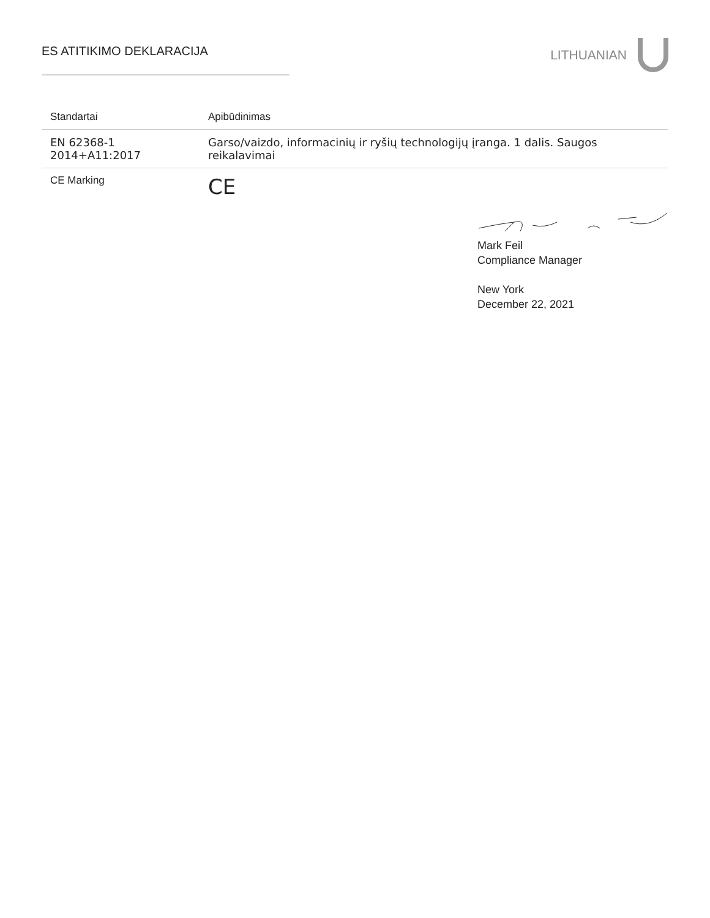ES ATITIKIMO DEKLARACIJA
LITHUANIAN
| Standartai | Apibūdinimas |
| --- | --- |
| EN 62368-1 2014+A11:2017 | Garso/vaizdo, informacinių ir ryšių technologijų įranga. 1 dalis. Saugos reikalavimai |
| CE Marking | CE |
Mark Feil
Compliance Manager
New York
December 22, 2021